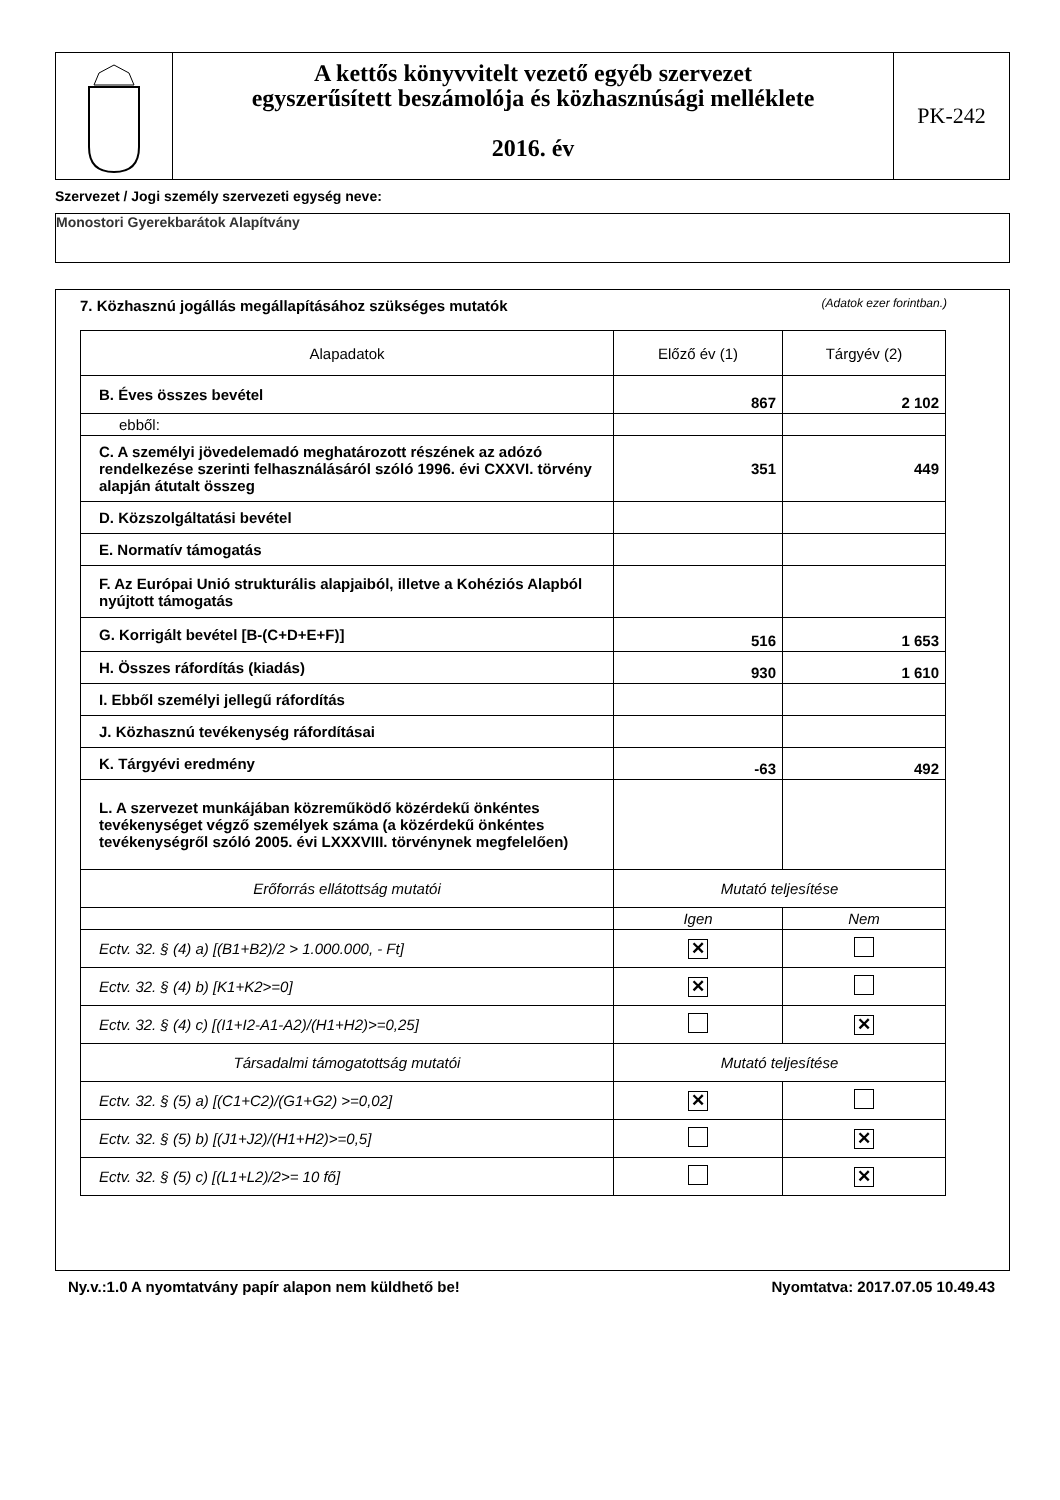A kettős könyvvitelt vezető egyéb szervezet
egyszerűsített beszámolója és közhasznúsági melléklete
2016. év
PK-242
Szervezet / Jogi személy szervezeti egység neve:
Monostori Gyerekbarátok Alapítvány
7. Közhasznú jogállás megállapításához szükséges mutatók
(Adatok ezer forintban.)
| Alapadatok | Előző év (1) | Tárgyév (2) |
| --- | --- | --- |
| B. Éves összes bevétel | 867 | 2 102 |
| ebből: | | |
| C. A személyi jövedelemadó meghatározott részének az adózó rendelkezése szerinti felhasználásáról szóló 1996. évi CXXVI. törvény alapján átutalt összeg | 351 | 449 |
| D. Közszolgáltatási bevétel | | |
| E. Normatív támogatás | | |
| F. Az Európai Unió strukturális alapjaiból, illetve a Kohéziós Alapból nyújtott támogatás | | |
| G. Korrigált bevétel [B-(C+D+E+F)] | 516 | 1 653 |
| H. Összes ráfordítás (kiadás) | 930 | 1 610 |
| I. Ebből személyi jellegű ráfordítás | | |
| J. Közhasznú tevékenység ráfordításai | | |
| K. Tárgyévi eredmény | -63 | 492 |
| L. A szervezet munkájában közreműködő közérdekű önkéntes tevékenységet végző személyek száma (a közérdekű önkéntes tevékenységről szóló 2005. évi LXXXVIII. törvénynek megfelelően) | | |
| Erőforrás ellátottság mutatói | Mutató teljesítése | |
| | Igen | Nem |
| Ectv. 32. § (4) a) [(B1+B2)/2 > 1.000.000, - Ft] | ✕ | |
| Ectv. 32. § (4) b) [K1+K2>=0] | ✕ | |
| Ectv. 32. § (4) c) [(I1+I2-A1-A2)/(H1+H2)>=0,25] | | ✕ |
| Társadalmi támogatottság mutatói | Mutató teljesítése | |
| Ectv. 32. § (5) a) [(C1+C2)/(G1+G2) >=0,02] | ✕ | |
| Ectv. 32. § (5) b) [(J1+J2)/(H1+H2)>=0,5] | | ✕ |
| Ectv. 32. § (5) c) [(L1+L2)/2>= 10 fő] | | ✕ |
Ny.v.:1.0 A nyomtatvány papír alapon nem küldhető be!
Nyomtatva: 2017.07.05 10.49.43